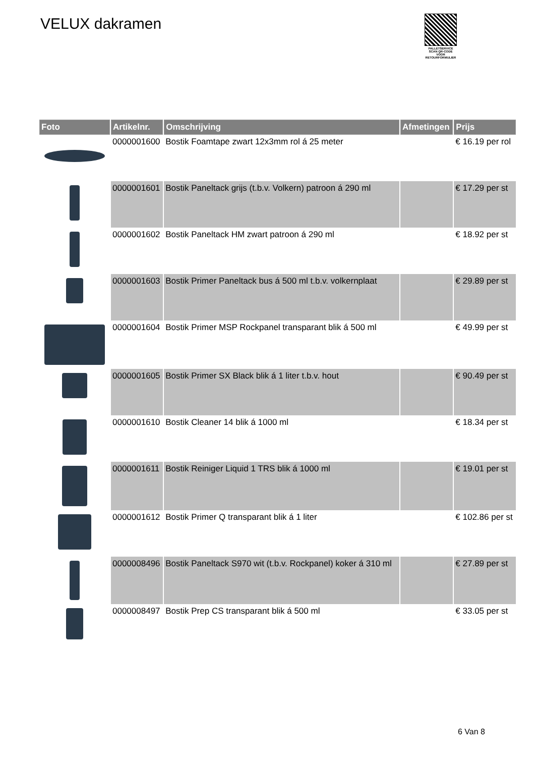VELUX dakramen
PALLETSERVICE
SCAN QR-CODE VOOR RETOURFORMULIER
| Foto | Artikelnr. | Omschrijving | Afmetingen | Prijs |
| --- | --- | --- | --- | --- |
| | 0000001600 | Bostik Foamtape zwart 12x3mm rol á 25 meter | | € 16.19 per rol |
| | 0000001601 | Bostik Paneltack grijs (t.b.v. Volkern) patroon á 290 ml | | € 17.29 per st |
| | 0000001602 | Bostik Paneltack HM zwart patroon á 290 ml | | € 18.92 per st |
| | 0000001603 | Bostik Primer Paneltack bus á 500 ml t.b.v. volkernplaat | | € 29.89 per st |
| | 0000001604 | Bostik Primer MSP Rockpanel transparant blik á 500 ml | | € 49.99 per st |
| | 0000001605 | Bostik Primer SX Black blik á 1 liter t.b.v. hout | | € 90.49 per st |
| | 0000001610 | Bostik Cleaner 14 blik á 1000 ml | | € 18.34 per st |
| | 0000001611 | Bostik Reiniger Liquid 1 TRS blik á 1000 ml | | € 19.01 per st |
| | 0000001612 | Bostik Primer Q transparant blik á 1 liter | | € 102.86 per st |
| | 0000008496 | Bostik Paneltack S970 wit (t.b.v. Rockpanel) koker á 310 ml | | € 27.89 per st |
| | 0000008497 | Bostik Prep CS transparant blik á 500 ml | | € 33.05 per st |
6 Van 8